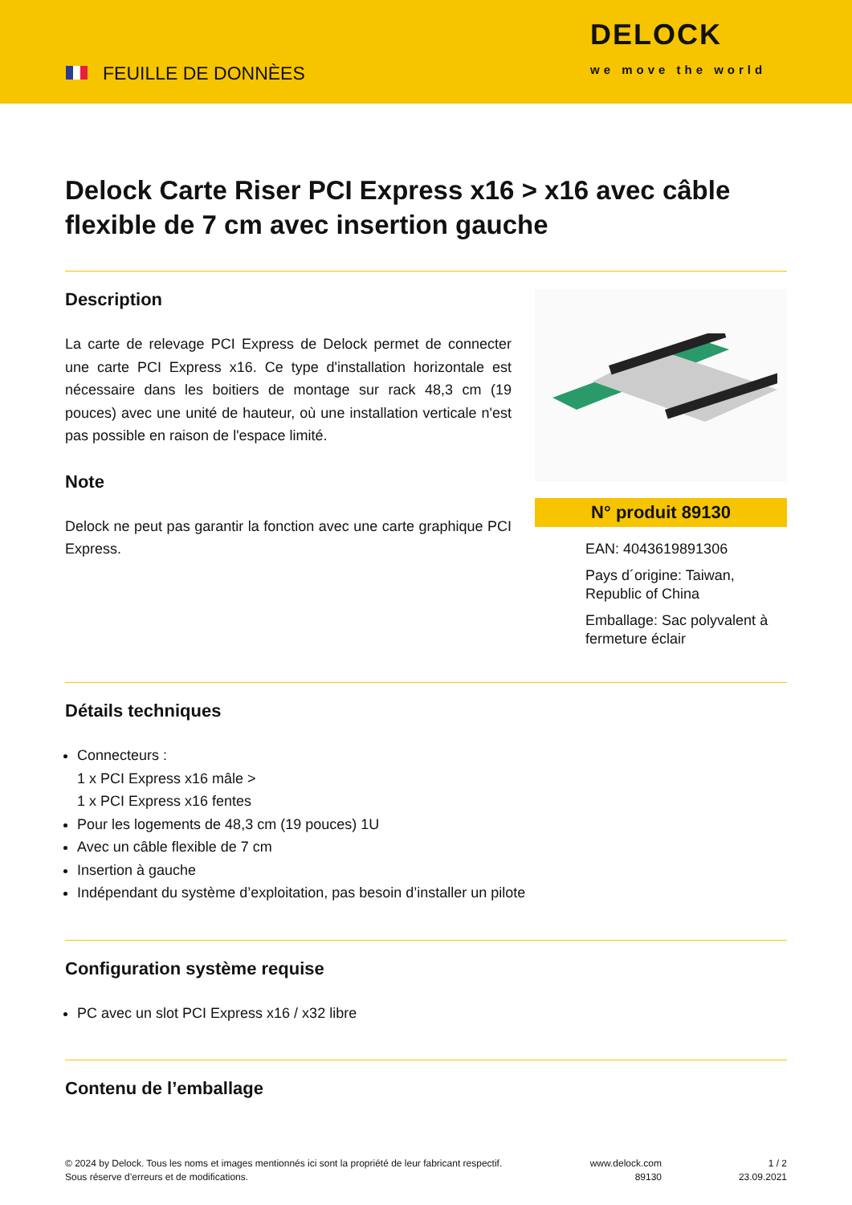FEUILLE DE DONNÈES
DELOCK
we move the world
Delock Carte Riser PCI Express x16 > x16 avec câble flexible de 7 cm avec insertion gauche
Description
La carte de relevage PCI Express de Delock permet de connecter une carte PCI Express x16. Ce type d'installation horizontale est nécessaire dans les boitiers de montage sur rack 48,3 cm (19 pouces) avec une unité de hauteur, où une installation verticale n'est pas possible en raison de l'espace limité.
Note
Delock ne peut pas garantir la fonction avec une carte graphique PCI Express.
N° produit 89130
EAN: 4043619891306
Pays d´origine: Taiwan, Republic of China
Emballage: Sac polyvalent à fermeture éclair
Détails techniques
Connecteurs :
1 x PCI Express x16 mâle >
1 x PCI Express x16 fentes
Pour les logements de 48,3 cm (19 pouces) 1U
Avec un câble flexible de 7 cm
Insertion à gauche
Indépendant du système d’exploitation, pas besoin d’installer un pilote
Configuration système requise
PC avec un slot PCI Express x16 / x32 libre
Contenu de l’emballage
© 2024 by Delock. Tous les noms et images mentionnés ici sont la propriété de leur fabricant respectif.
Sous réserve d’erreurs et de modifications.
www.delock.com
89130
1 / 2
23.09.2021